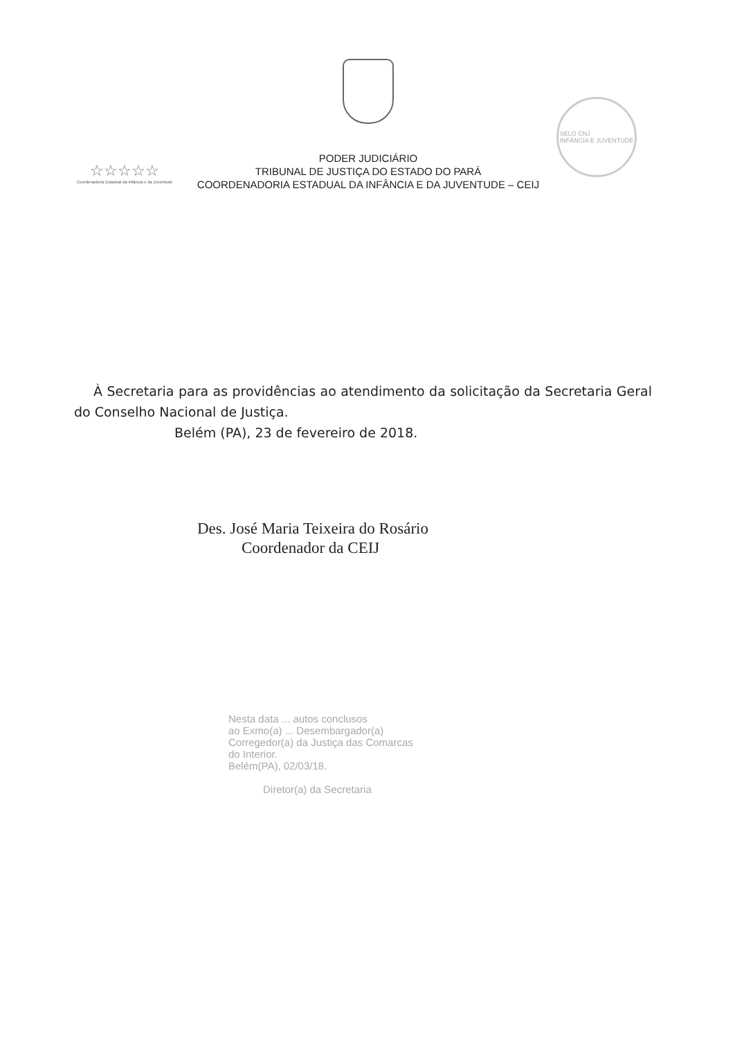☆☆☆☆☆
Coordenadoria Estadual da Infância e da Juventude
PODER JUDICIÁRIO
TRIBUNAL DE JUSTIÇA DO ESTADO DO PARÁ
COORDENADORIA ESTADUAL DA INFÂNCIA E DA JUVENTUDE – CEIJ
SELO CNJ
INFÂNCIA E JUVENTUDE
À Secretaria para as providências ao atendimento da solicitação da Secretaria Geral do Conselho Nacional de Justiça.
Belém (PA), 23 de fevereiro de 2018.
Des. José Maria Teixeira do Rosário
Coordenador da CEIJ
Nesta data ... autos conclusos
ao Exmo(a) ... Desembargador(a)
Corregedor(a) da Justiça das Comarcas
do Interior.
Belém(PA), 02/03/18.
Diretor(a) da Secretaria